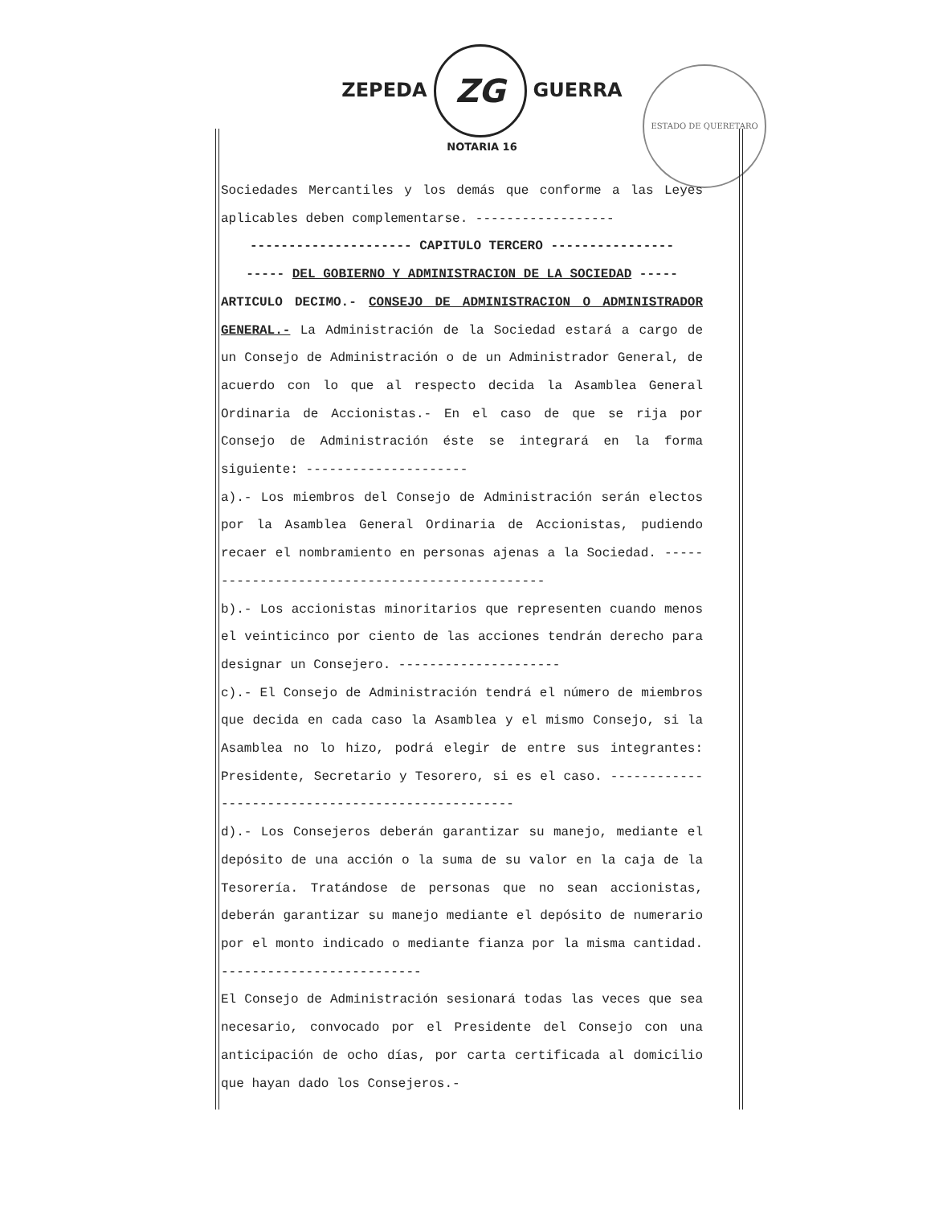ZEPEDA ZG GUERRA
NOTARIA 16
ESTADO DE QUERETARO
Sociedades Mercantiles y los demás que conforme a las Leyes aplicables deben complementarse. ------------------
--------------------- CAPITULO TERCERO ----------------
----- DEL GOBIERNO Y ADMINISTRACION DE LA SOCIEDAD -----
ARTICULO DECIMO.- CONSEJO DE ADMINISTRACION O ADMINISTRADOR GENERAL.- La Administración de la Sociedad estará a cargo de un Consejo de Administración o de un Administrador General, de acuerdo con lo que al respecto decida la Asamblea General Ordinaria de Accionistas.- En el caso de que se rija por Consejo de Administración éste se integrará en la forma siguiente: ---------------------
a).- Los miembros del Consejo de Administración serán electos por la Asamblea General Ordinaria de Accionistas, pudiendo recaer el nombramiento en personas ajenas a la Sociedad. -----------------------------------------------
b).- Los accionistas minoritarios que representen cuando menos el veinticinco por ciento de las acciones tendrán derecho para designar un Consejero. ---------------------
c).- El Consejo de Administración tendrá el número de miembros que decida en cada caso la Asamblea y el mismo Consejo, si la Asamblea no lo hizo, podrá elegir de entre sus integrantes: Presidente, Secretario y Tesorero, si es el caso. --------------------------------------------------
d).- Los Consejeros deberán garantizar su manejo, mediante el depósito de una acción o la suma de su valor en la caja de la Tesorería. Tratándose de personas que no sean accionistas, deberán garantizar su manejo mediante el depósito de numerario por el monto indicado o mediante fianza por la misma cantidad. --------------------------
El Consejo de Administración sesionará todas las veces que sea necesario, convocado por el Presidente del Consejo con una anticipación de ocho días, por carta certificada al domicilio que hayan dado los Consejeros.-